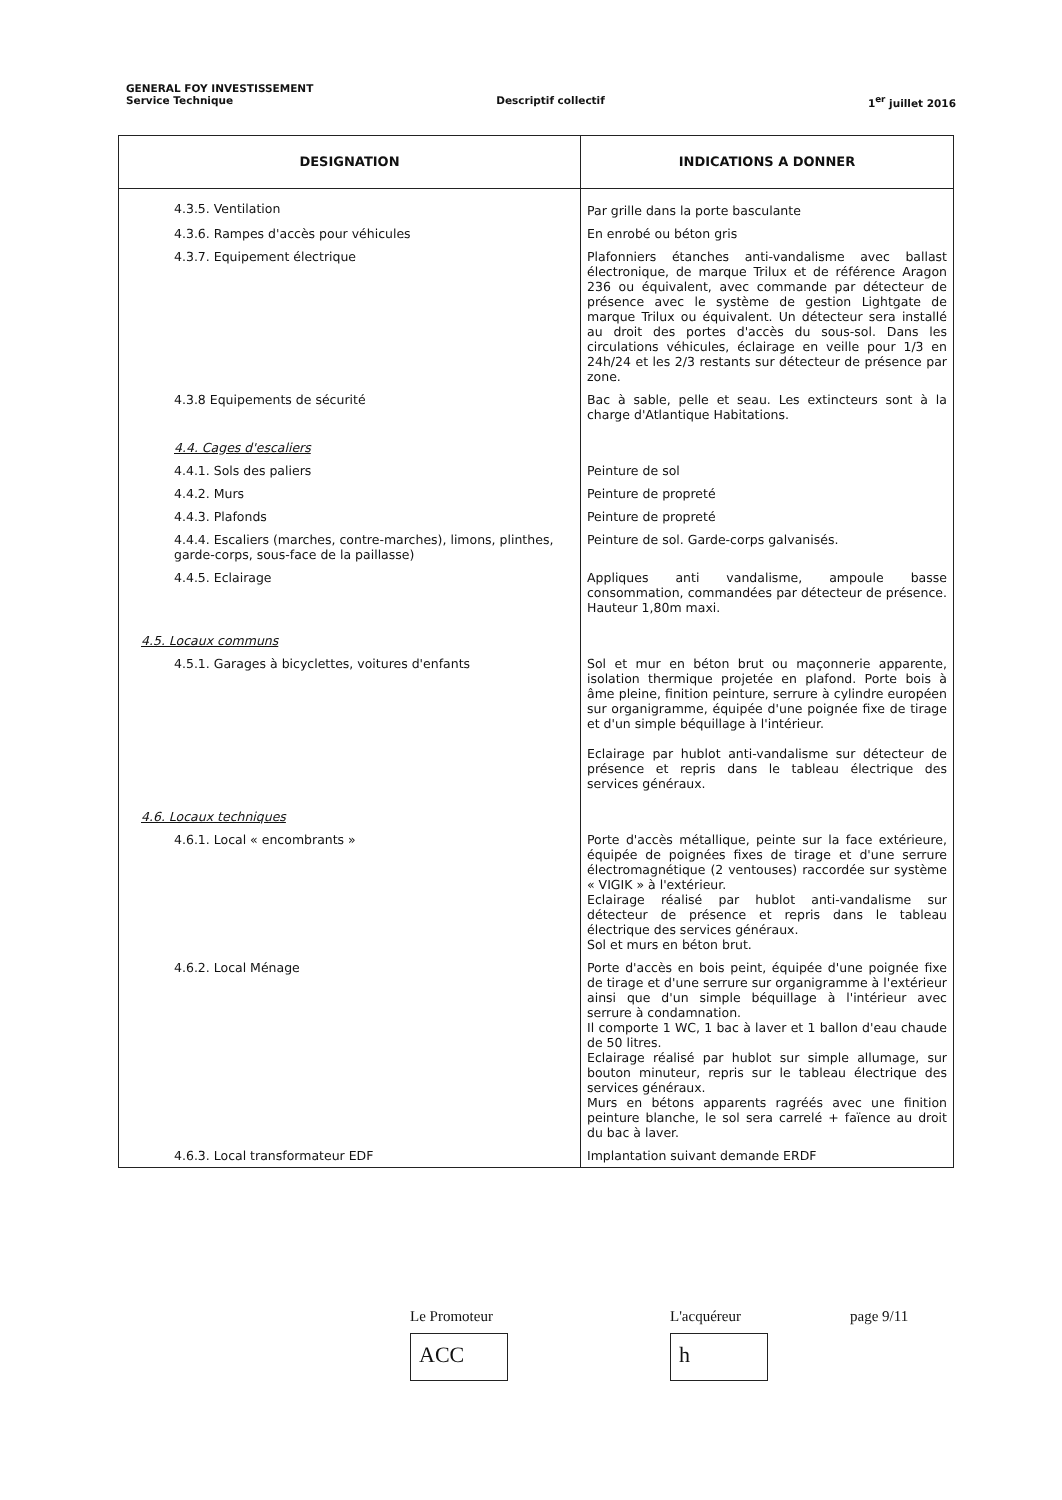GENERAL FOY INVESTISSEMENT
Service Technique Descriptif collectif 1<sup>er</sup> juillet 2016
| DESIGNATION | INDICATIONS A DONNER |
| --- | --- |
| 4.3.5. Ventilation | Par grille dans la porte basculante |
| 4.3.6. Rampes d'accès pour véhicules | En enrobé ou béton gris |
| 4.3.7. Equipement électrique | Plafonniers étanches anti-vandalisme avec ballast électronique, de marque Trilux et de référence Aragon 236 ou équivalent, avec commande par détecteur de présence avec le système de gestion Lightgate de marque Trilux ou équivalent. Un détecteur sera installé au droit des portes d'accès du sous-sol. Dans les circulations véhicules, éclairage en veille pour 1/3 en 24h/24 et les 2/3 restants sur détecteur de présence par zone. |
| 4.3.8 Equipements de sécurité | Bac à sable, pelle et seau. Les extincteurs sont à la charge d'Atlantique Habitations. |
| 4.4. Cages d'escaliers | |
| 4.4.1. Sols des paliers | Peinture de sol |
| 4.4.2. Murs | Peinture de propreté |
| 4.4.3. Plafonds | Peinture de propreté |
| 4.4.4. Escaliers (marches, contre-marches), limons, plinthes, garde-corps, sous-face de la paillasse) | Peinture de sol. Garde-corps galvanisés. |
| 4.4.5. Eclairage | Appliques anti vandalisme, ampoule basse consommation, commandées par détecteur de présence. Hauteur 1,80m maxi. |
| 4.5. Locaux communs | |
| 4.5.1. Garages à bicyclettes, voitures d'enfants | Sol et mur en béton brut ou maçonnerie apparente, isolation thermique projetée en plafond. Porte bois à âme pleine, finition peinture, serrure à cylindre européen sur organigramme, équipée d'une poignée fixe de tirage et d'un simple béquillage à l'intérieur. Eclairage par hublot anti-vandalisme sur détecteur de présence et repris dans le tableau électrique des services généraux. |
| 4.6. Locaux techniques | |
| 4.6.1. Local « encombrants » | Porte d'accès métallique, peinte sur la face extérieure, équipée de poignées fixes de tirage et d'une serrure électromagnétique (2 ventouses) raccordée sur système « VIGIK » à l'extérieur. Eclairage réalisé par hublot anti-vandalisme sur détecteur de présence et repris dans le tableau électrique des services généraux. Sol et murs en béton brut. |
| 4.6.2. Local Ménage | Porte d'accès en bois peint, équipée d'une poignée fixe de tirage et d'une serrure sur organigramme à l'extérieur ainsi que d'un simple béquillage à l'intérieur avec serrure à condamnation. Il comporte 1 WC, 1 bac à laver et 1 ballon d'eau chaude de 50 litres. Eclairage réalisé par hublot sur simple allumage, sur bouton minuteur, repris sur le tableau électrique des services généraux. Murs en bétons apparents ragréés avec une finition peinture blanche, le sol sera carrelé + faïence au droit du bac à laver. |
| 4.6.3. Local transformateur EDF | Implantation suivant demande ERDF |
Le Promoteur
ACC
L'acquéreur
h
page 9/11